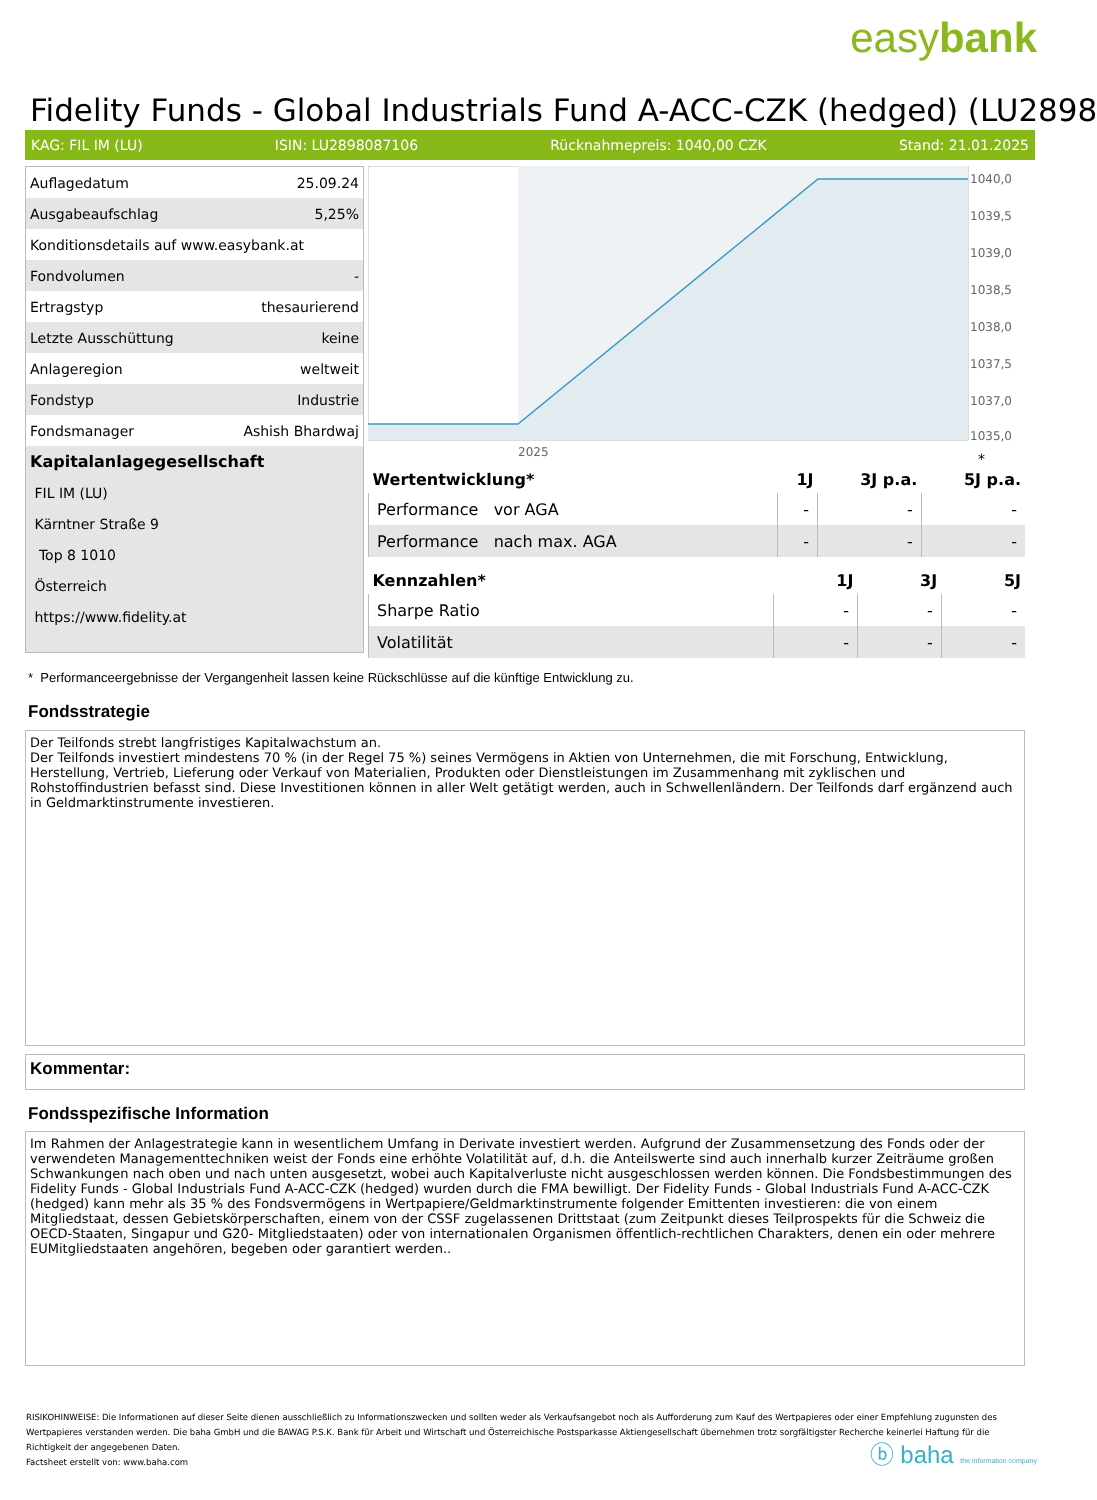easybank
Fidelity Funds - Global Industrials Fund A-ACC-CZK (hedged) (LU2898
KAG: FIL IM (LU) ISIN: LU2898087106 Rücknahmepreis: 1040,00 CZK Stand: 21.01.2025
| Auflagedatum | 25.09.24 |
| Ausgabeaufschlag | 5,25% |
| Konditionsdetails auf www.easybank.at | |
| Fondvolumen | - |
| Ertragstyp | thesaurierend |
| Letzte Ausschüttung | keine |
| Anlageregion | weltweit |
| Fondstyp | Industrie |
| Fondsmanager | Ashish Bhardwaj |
| Kapitalanlagegesellschaft | |
| FIL IM (LU) | |
| Kärntner Straße 9 | |
| Top 8 1010 | |
| Österreich | |
| https://www.fidelity.at | |
1040,0
1039,5
1039,0
1038,5
1038,0
1037,5
1037,0
1035,0
2025
*
| Wertentwicklung* | 1J | 3J p.a. | 5J p.a. |
| --- | --- | --- | --- |
| Performance vor AGA | - | - | - |
| Performance nach max. AGA | - | - | - |
| Kennzahlen* | 1J | 3J | 5J |
| --- | --- | --- | --- |
| Sharpe Ratio | - | - | - |
| Volatilität | - | - | - |
* Performanceergebnisse der Vergangenheit lassen keine Rückschlüsse auf die künftige Entwicklung zu.
Fondsstrategie
Der Teilfonds strebt langfristiges Kapitalwachstum an.
Der Teilfonds investiert mindestens 70 % (in der Regel 75 %) seines Vermögens in Aktien von Unternehmen, die mit Forschung, Entwicklung, Herstellung, Vertrieb, Lieferung oder Verkauf von Materialien, Produkten oder Dienstleistungen im Zusammenhang mit zyklischen und Rohstoffindustrien befasst sind. Diese Investitionen können in aller Welt getätigt werden, auch in Schwellenländern. Der Teilfonds darf ergänzend auch in Geldmarktinstrumente investieren.
Kommentar:
Fondsspezifische Information
Im Rahmen der Anlagestrategie kann in wesentlichem Umfang in Derivate investiert werden. Aufgrund der Zusammensetzung des Fonds oder der verwendeten Managementtechniken weist der Fonds eine erhöhte Volatilität auf, d.h. die Anteilswerte sind auch innerhalb kurzer Zeiträume großen Schwankungen nach oben und nach unten ausgesetzt, wobei auch Kapitalverluste nicht ausgeschlossen werden können. Die Fondsbestimmungen des Fidelity Funds - Global Industrials Fund A-ACC-CZK (hedged) wurden durch die FMA bewilligt. Der Fidelity Funds - Global Industrials Fund A-ACC-CZK (hedged) kann mehr als 35 % des Fondsvermögens in Wertpapiere/Geldmarktinstrumente folgender Emittenten investieren: die von einem Mitgliedstaat, dessen Gebietskörperschaften, einem von der CSSF zugelassenen Drittstaat (zum Zeitpunkt dieses Teilprospekts für die Schweiz die OECD-Staaten, Singapur und G20- Mitgliedstaaten) oder von internationalen Organismen öffentlich-rechtlichen Charakters, denen ein oder mehrere EUMitgliedstaaten angehören, begeben oder garantiert werden..
RISIKOHINWEISE: Die Informationen auf dieser Seite dienen ausschließlich zu Informationszwecken und sollten weder als Verkaufsangebot noch als Aufforderung zum Kauf des Wertpapieres oder einer Empfehlung zugunsten des Wertpapieres verstanden werden. Die baha GmbH und die BAWAG P.S.K. Bank für Arbeit und Wirtschaft und Österreichische Postsparkasse Aktiengesellschaft übernehmen trotz sorgfältigster Recherche keinerlei Haftung für die Richtigkeit der angegebenen Daten.
Factsheet erstellt von: www.baha.com
ⓑ baha the information company